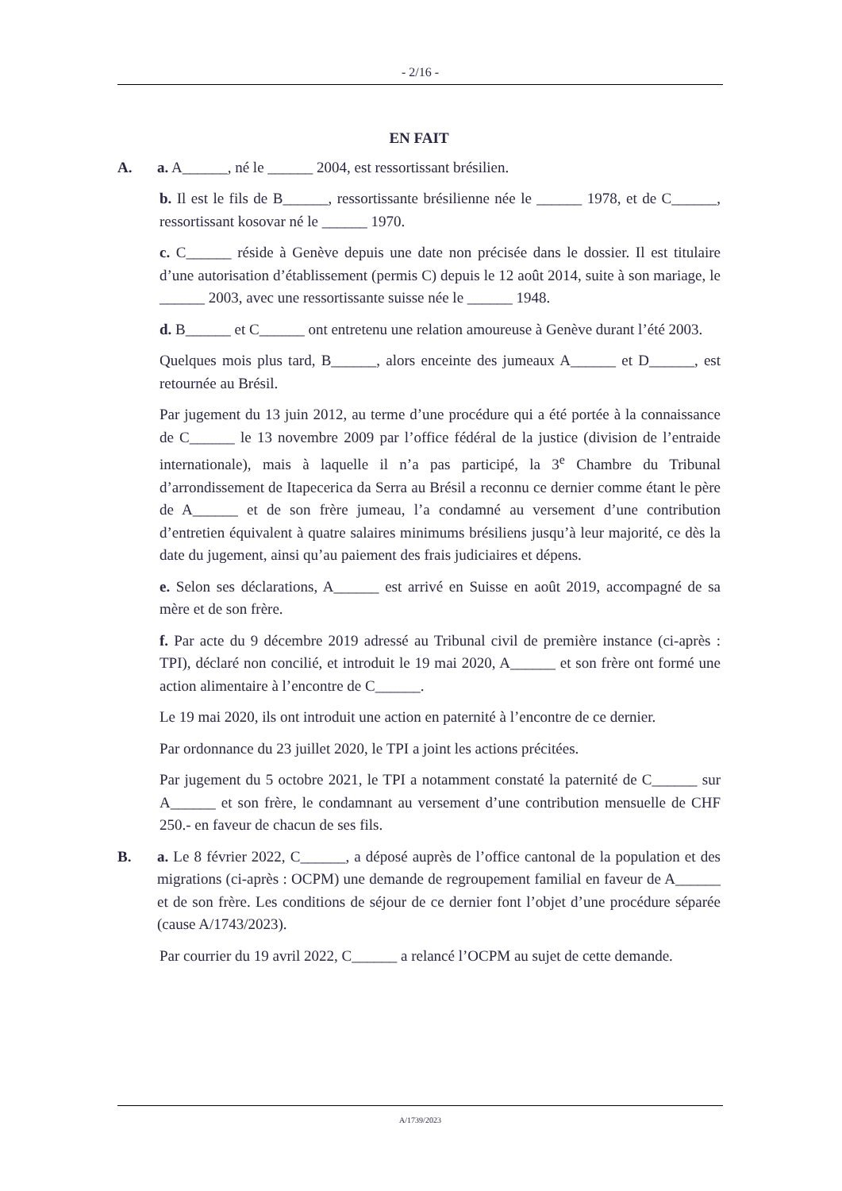- 2/16 -
EN FAIT
A. a. A______, né le ______ 2004, est ressortissant brésilien.
b. Il est le fils de B______, ressortissante brésilienne née le ______ 1978, et de C______, ressortissant kosovar né le ______ 1970.
c. C______ réside à Genève depuis une date non précisée dans le dossier. Il est titulaire d’une autorisation d’établissement (permis C) depuis le 12 août 2014, suite à son mariage, le ______ 2003, avec une ressortissante suisse née le ______ 1948.
d. B______ et C______ ont entretenu une relation amoureuse à Genève durant l’été 2003.
Quelques mois plus tard, B______, alors enceinte des jumeaux A______ et D______, est retournée au Brésil.
Par jugement du 13 juin 2012, au terme d’une procédure qui a été portée à la connaissance de C______ le 13 novembre 2009 par l’office fédéral de la justice (division de l’entraide internationale), mais à laquelle il n’a pas participé, la 3<sup>e</sup> Chambre du Tribunal d’arrondissement de Itapecerica da Serra au Brésil a reconnu ce dernier comme étant le père de A______ et de son frère jumeau, l’a condamné au versement d’une contribution d’entretien équivalent à quatre salaires minimums brésiliens jusqu’à leur majorité, ce dès la date du jugement, ainsi qu’au paiement des frais judiciaires et dépens.
e. Selon ses déclarations, A______ est arrivé en Suisse en août 2019, accompagné de sa mère et de son frère.
f. Par acte du 9 décembre 2019 adressé au Tribunal civil de première instance (ci-après : TPI), déclaré non concilié, et introduit le 19 mai 2020, A______ et son frère ont formé une action alimentaire à l’encontre de C______.
Le 19 mai 2020, ils ont introduit une action en paternité à l’encontre de ce dernier.
Par ordonnance du 23 juillet 2020, le TPI a joint les actions précitées.
Par jugement du 5 octobre 2021, le TPI a notamment constaté la paternité de C______ sur A______ et son frère, le condamnant au versement d’une contribution mensuelle de CHF 250.- en faveur de chacun de ses fils.
B. a. Le 8 février 2022, C______, a déposé auprès de l’office cantonal de la population et des migrations (ci-après : OCPM) une demande de regroupement familial en faveur de A______ et de son frère. Les conditions de séjour de ce dernier font l’objet d’une procédure séparée (cause A/1743/2023).
Par courrier du 19 avril 2022, C______ a relancé l’OCPM au sujet de cette demande.
A/1739/2023